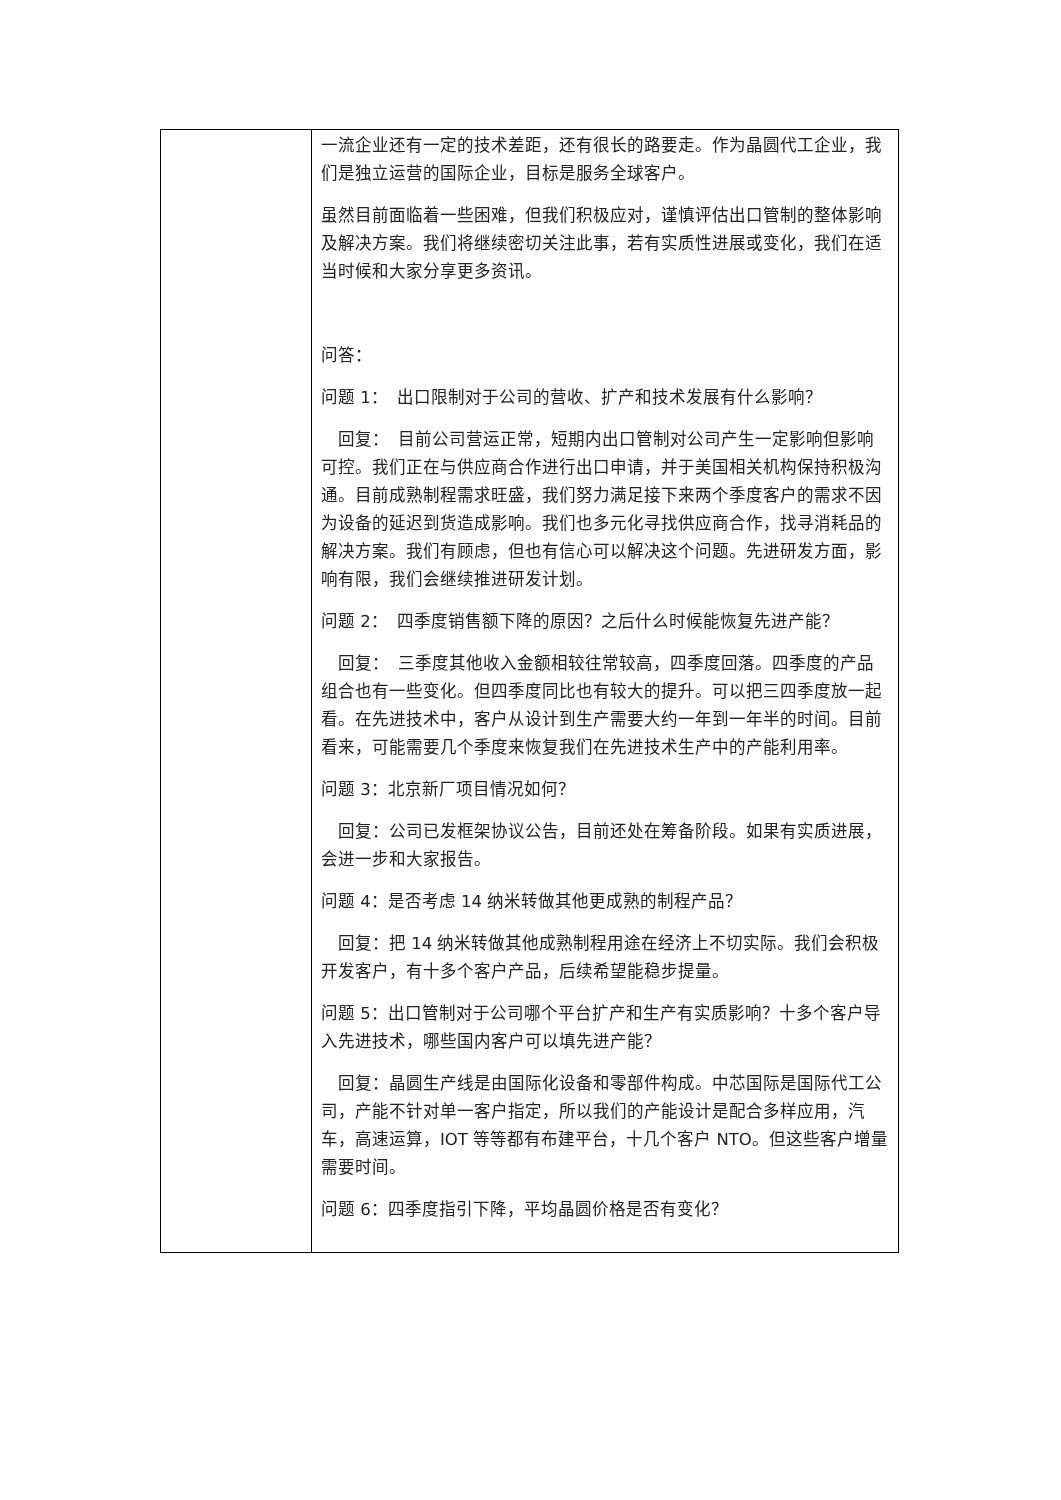| | 一流企业还有一定的技术差距，还有很长的路要走。作为晶圆代工企业，我们是独立运营的国际企业，目标是服务全球客户。 虽然目前面临着一些困难，但我们积极应对，谨慎评估出口管制的整体影响及解决方案。我们将继续密切关注此事，若有实质性进展或变化，我们在适当时候和大家分享更多资讯。 问答： 问题 1： 出口限制对于公司的营收、扩产和技术发展有什么影响？ 回复： 目前公司营运正常，短期内出口管制对公司产生一定影响但影响可控。我们正在与供应商合作进行出口申请，并于美国相关机构保持积极沟通。目前成熟制程需求旺盛，我们努力满足接下来两个季度客户的需求不因为设备的延迟到货造成影响。我们也多元化寻找供应商合作，找寻消耗品的解决方案。我们有顾虑，但也有信心可以解决这个问题。先进研发方面，影响有限，我们会继续推进研发计划。 问题 2： 四季度销售额下降的原因？之后什么时候能恢复先进产能？ 回复： 三季度其他收入金额相较往常较高，四季度回落。四季度的产品组合也有一些变化。但四季度同比也有较大的提升。可以把三四季度放一起看。在先进技术中，客户从设计到生产需要大约一年到一年半的时间。目前看来，可能需要几个季度来恢复我们在先进技术生产中的产能利用率。 问题 3：北京新厂项目情况如何？ 回复：公司已发框架协议公告，目前还处在筹备阶段。如果有实质进展，会进一步和大家报告。 问题 4：是否考虑 14 纳米转做其他更成熟的制程产品？ 回复：把 14 纳米转做其他成熟制程用途在经济上不切实际。我们会积极开发客户，有十多个客户产品，后续希望能稳步提量。 问题 5：出口管制对于公司哪个平台扩产和生产有实质影响？十多个客户导入先进技术，哪些国内客户可以填先进产能？ 回复：晶圆生产线是由国际化设备和零部件构成。中芯国际是国际代工公司，产能不针对单一客户指定，所以我们的产能设计是配合多样应用，汽车，高速运算，IOT 等等都有布建平台，十几个客户 NTO。但这些客户增量需要时间。 问题 6：四季度指引下降，平均晶圆价格是否有变化？ |